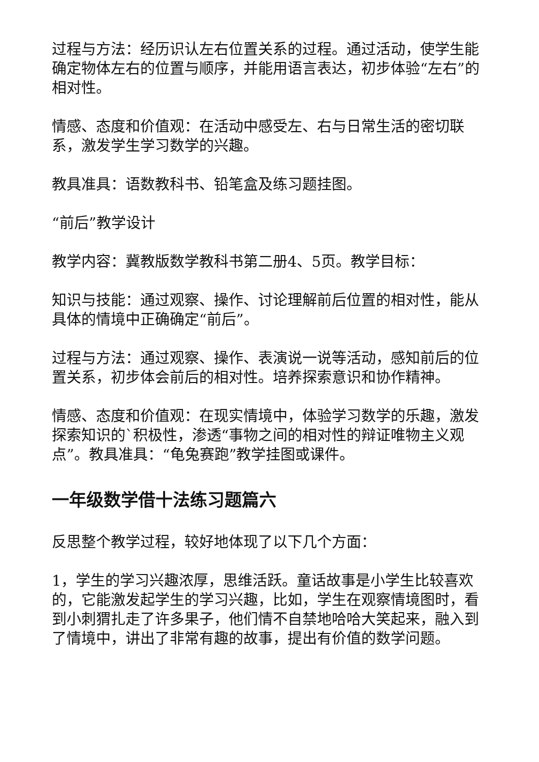过程与方法：经历识认左右位置关系的过程。通过活动，使学生能确定物体左右的位置与顺序，并能用语言表达，初步体验“左右”的相对性。
情感、态度和价值观：在活动中感受左、右与日常生活的密切联系，激发学生学习数学的兴趣。
教具准具：语数教科书、铅笔盒及练习题挂图。
“前后”教学设计
教学内容：冀教版数学教科书第二册4、5页。教学目标：
知识与技能：通过观察、操作、讨论理解前后位置的相对性，能从具体的情境中正确确定“前后”。
过程与方法：通过观察、操作、表演说一说等活动，感知前后的位置关系，初步体会前后的相对性。培养探索意识和协作精神。
情感、态度和价值观：在现实情境中，体验学习数学的乐趣，激发探索知识的`积极性，渗透“事物之间的相对性的辩证唯物主义观点”。教具准具：“龟兔赛跑”教学挂图或课件。
一年级数学借十法练习题篇六
反思整个教学过程，较好地体现了以下几个方面：
1，学生的学习兴趣浓厚，思维活跃。童话故事是小学生比较喜欢的，它能激发起学生的学习兴趣，比如，学生在观察情境图时，看到小刺猬扎走了许多果子，他们情不自禁地哈哈大笑起来，融入到了情境中，讲出了非常有趣的故事，提出有价值的数学问题。